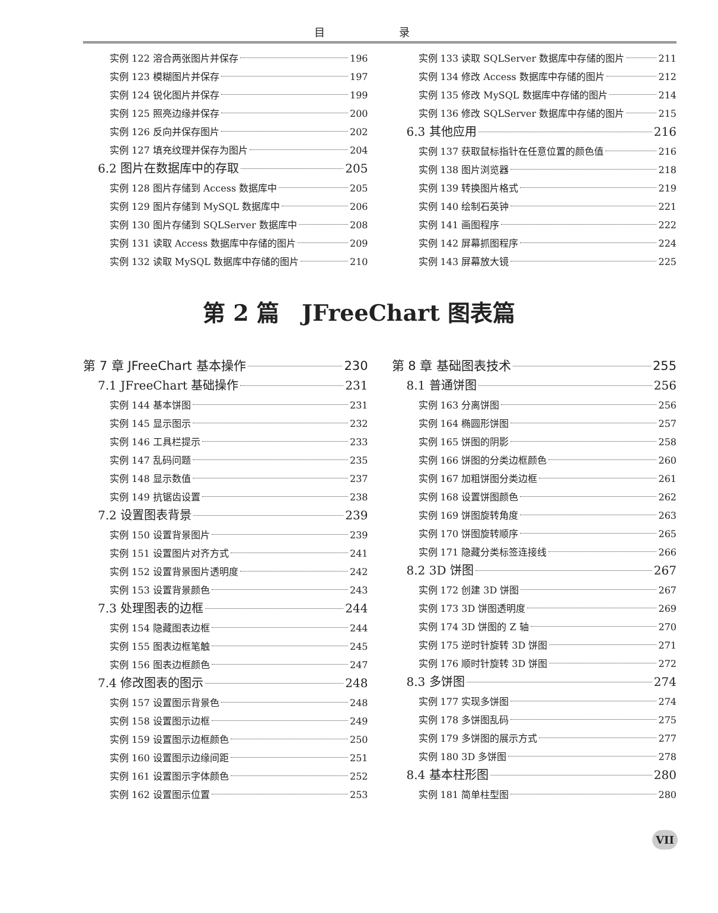目 录
实例 122 溶合两张图片并保存 196
实例 123 模糊图片并保存 197
实例 124 锐化图片并保存 199
实例 125 照亮边缘并保存 200
实例 126 反向并保存图片 202
实例 127 填充纹理并保存为图片 204
6.2 图片在数据库中的存取 205
实例 128 图片存储到 Access 数据库中 205
实例 129 图片存储到 MySQL 数据库中 206
实例 130 图片存储到 SQLServer 数据库中 208
实例 131 读取 Access 数据库中存储的图片 209
实例 132 读取 MySQL 数据库中存储的图片 210
实例 133 读取 SQLServer 数据库中存储的图片 211
实例 134 修改 Access 数据库中存储的图片 212
实例 135 修改 MySQL 数据库中存储的图片 214
实例 136 修改 SQLServer 数据库中存储的图片 215
6.3 其他应用 216
实例 137 获取鼠标指针在任意位置的颜色值 216
实例 138 图片浏览器 218
实例 139 转换图片格式 219
实例 140 绘制石英钟 221
实例 141 画图程序 222
实例 142 屏幕抓图程序 224
实例 143 屏幕放大镜 225
第 2 篇　JFreeChart 图表篇
第 7 章 JFreeChart 基本操作 230
7.1 JFreeChart 基础操作 231
实例 144 基本饼图 231
实例 145 显示图示 232
实例 146 工具栏提示 233
实例 147 乱码问题 235
实例 148 显示数值 237
实例 149 抗锯齿设置 238
7.2 设置图表背景 239
实例 150 设置背景图片 239
实例 151 设置图片对齐方式 241
实例 152 设置背景图片透明度 242
实例 153 设置背景颜色 243
7.3 处理图表的边框 244
实例 154 隐藏图表边框 244
实例 155 图表边框笔触 245
实例 156 图表边框颜色 247
7.4 修改图表的图示 248
实例 157 设置图示背景色 248
实例 158 设置图示边框 249
实例 159 设置图示边框颜色 250
实例 160 设置图示边缘间距 251
实例 161 设置图示字体颜色 252
实例 162 设置图示位置 253
第 8 章 基础图表技术 255
8.1 普通饼图 256
实例 163 分离饼图 256
实例 164 椭圆形饼图 257
实例 165 饼图的阴影 258
实例 166 饼图的分类边框颜色 260
实例 167 加粗饼图分类边框 261
实例 168 设置饼图颜色 262
实例 169 饼图旋转角度 263
实例 170 饼图旋转顺序 265
实例 171 隐藏分类标签连接线 266
8.2 3D 饼图 267
实例 172 创建 3D 饼图 267
实例 173 3D 饼图透明度 269
实例 174 3D 饼图的 Z 轴 270
实例 175 逆时针旋转 3D 饼图 271
实例 176 顺时针旋转 3D 饼图 272
8.3 多饼图 274
实例 177 实现多饼图 274
实例 178 多饼图乱码 275
实例 179 多饼图的展示方式 277
实例 180 3D 多饼图 278
8.4 基本柱形图 280
实例 181 简单柱型图 280
VII